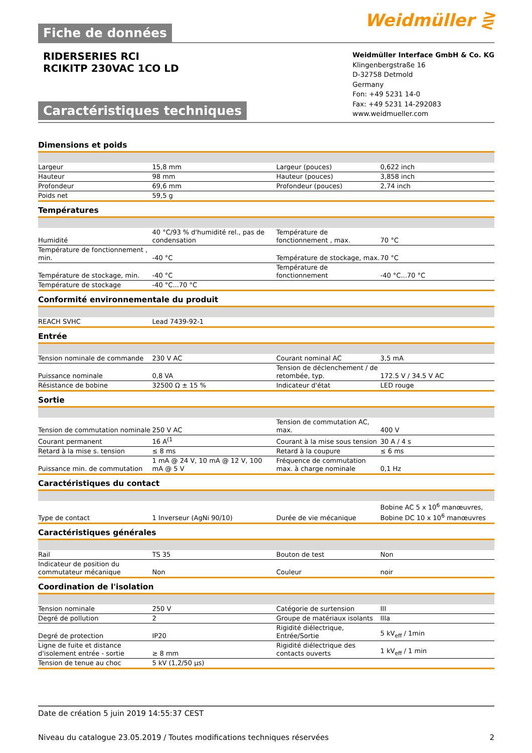Fiche de données
Weidmüller ⋛
RIDERSERIES RCI
RCIKITP 230VAC 1CO LD
Caractéristiques techniques
Weidmüller Interface GmbH & Co. KG
Klingenbergstraße 16
D-32758 Detmold
Germany
Fon: +49 5231 14-0
Fax: +49 5231 14-292083
www.weidmueller.com
Dimensions et poids
| Largeur | 15,8 mm | Largeur (pouces) | 0,622 inch |
| Hauteur | 98 mm | Hauteur (pouces) | 3,858 inch |
| Profondeur | 69,6 mm | Profondeur (pouces) | 2,74 inch |
| Poids net | 59,5 g | | |
Températures
| Humidité | 40 °C/93 % d'humidité rel., pas de condensation | Température de fonctionnement , max. | 70 °C |
| Température de fonctionnement , min. | -40 °C | Température de stockage, max. | 70 °C |
| Température de stockage, min. | -40 °C | Température de fonctionnement | -40 °C...70 °C |
| Température de stockage | -40 °C...70 °C | | |
Conformité environnementale du produit
| REACH SVHC | Lead 7439-92-1 | | |
Entrée
| Tension nominale de commande | 230 V AC | Courant nominal AC | 3,5 mA |
| Puissance nominale | 0,8 VA | Tension de déclenchement / de retombée, typ. | 172.5 V / 34.5 V AC |
| Résistance de bobine | 32500 Ω ± 15 % | Indicateur d'état | LED rouge |
Sortie
| Tension de commutation nominale | 250 V AC | Tension de commutation AC, max. | 400 V |
| Courant permanent | 16 A<sup>(1</sup> | Courant à la mise sous tension | 30 A / 4 s |
| Retard à la mise s. tension | ≤ 8 ms | Retard à la coupure | ≤ 6 ms |
| Puissance min. de commutation | 1 mA @ 24 V, 10 mA @ 12 V, 100 mA @ 5 V | Fréquence de commutation max. à charge nominale | 0,1 Hz |
Caractéristiques du contact
| Type de contact | 1 Inverseur (AgNi 90/10) | Durée de vie mécanique | Bobine AC 5 x 10<sup>6</sup> manœuvres, Bobine DC 10 x 10<sup>6</sup> manœuvres |
Caractéristiques générales
| Rail | TS 35 | Bouton de test | Non |
| Indicateur de position du commutateur mécanique | Non | Couleur | noir |
Coordination de l'isolation
| Tension nominale | 250 V | Catégorie de surtension | III |
| Degré de pollution | 2 | Groupe de matériaux isolants | IIIa |
| Degré de protection | IP20 | Rigidité diélectrique, Entrée/Sortie | 5 kV<sub>eff</sub> / 1min |
| Ligne de fuite et distance d'isolement entrée - sortie | ≥ 8 mm | Rigidité diélectrique des contacts ouverts | 1 kV<sub>eff</sub> / 1 min |
| Tension de tenue au choc | 5 kV (1,2/50 µs) | | |
Date de création 5 juin 2019 14:55:37 CEST
Niveau du catalogue 23.05.2019 / Toutes modifications techniques réservées 2